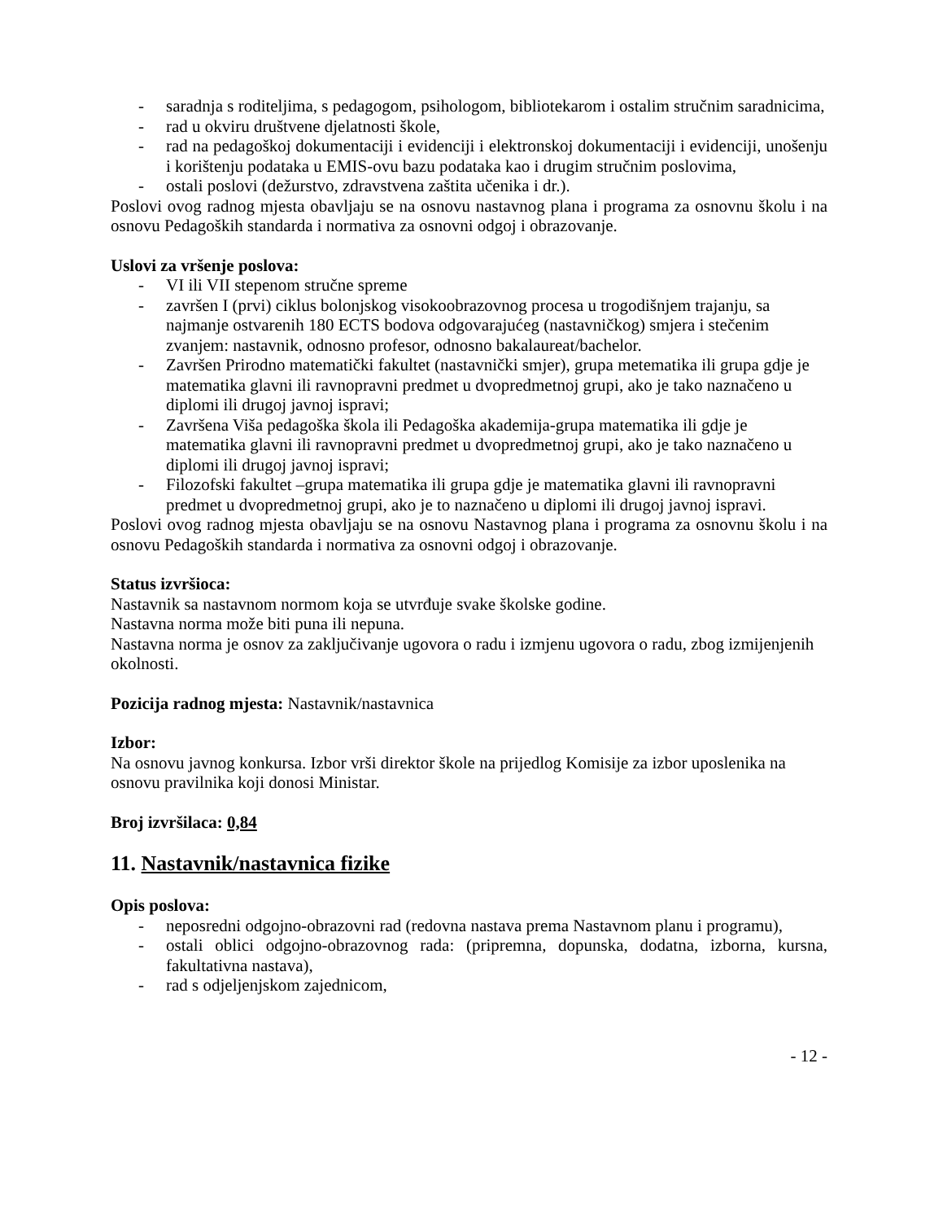- saradnja s roditeljima, s pedagogom, psihologom, bibliotekarom i ostalim stručnim saradnicima,
- rad u okviru društvene djelatnosti škole,
- rad na pedagoškoj dokumentaciji i evidenciji i elektronskoj dokumentaciji i evidenciji, unošenju i korištenju podataka u EMIS-ovu bazu podataka kao i drugim stručnim poslovima,
- ostali poslovi (dežurstvo, zdravstvena zaštita učenika i dr.).
Poslovi ovog radnog mjesta obavljaju se na osnovu nastavnog plana i programa za osnovnu školu i na osnovu Pedagoških standarda i normativa za osnovni odgoj i obrazovanje.
Uslovi za vršenje poslova:
- VI ili VII stepenom stručne spreme
- završen I (prvi) ciklus bolonjskog visokoobrazovnog procesa u trogodišnjem trajanju, sa najmanje ostvarenih 180 ECTS bodova odgovarajućeg (nastavničkog) smjera i stečenim zvanjem: nastavnik, odnosno profesor, odnosno bakalaureat/bachelor.
- Završen Prirodno matematički fakultet (nastavnički smjer), grupa metematika ili grupa gdje je matematika glavni ili ravnopravni predmet u dvopredmetnoj grupi, ako je tako naznačeno u diplomi ili drugoj javnoj ispravi;
- Završena Viša pedagoška škola ili Pedagoška akademija-grupa matematika ili gdje je matematika glavni ili ravnopravni predmet u dvopredmetnoj grupi, ako je tako naznačeno u diplomi ili drugoj javnoj ispravi;
- Filozofski fakultet –grupa matematika ili grupa gdje je matematika glavni ili ravnopravni predmet u dvopredmetnoj grupi, ako je to naznačeno u diplomi ili drugoj javnoj ispravi.
Poslovi ovog radnog mjesta obavljaju se na osnovu Nastavnog plana i programa za osnovnu školu i na osnovu Pedagoških standarda i normativa za osnovni odgoj i obrazovanje.
Status izvršioca:
Nastavnik sa nastavnom normom koja se utvrđuje svake školske godine.
Nastavna norma može biti puna ili nepuna.
Nastavna norma je osnov za zaključivanje ugovora o radu i izmjenu ugovora o radu, zbog izmijenjenih okolnosti.
Pozicija radnog mjesta: Nastavnik/nastavnica
Izbor:
Na osnovu javnog konkursa. Izbor vrši direktor škole na prijedlog Komisije za izbor uposlenika na osnovu pravilnika koji donosi Ministar.
Broj izvršilaca: 0,84
11. Nastavnik/nastavnica fizike
Opis poslova:
- neposredni odgojno-obrazovni rad (redovna nastava prema Nastavnom planu i programu),
- ostali oblici odgojno-obrazovnog rada: (pripremna, dopunska, dodatna, izborna, kursna, fakultativna nastava),
- rad s odjeljenjskom zajednicom,
- 12 -